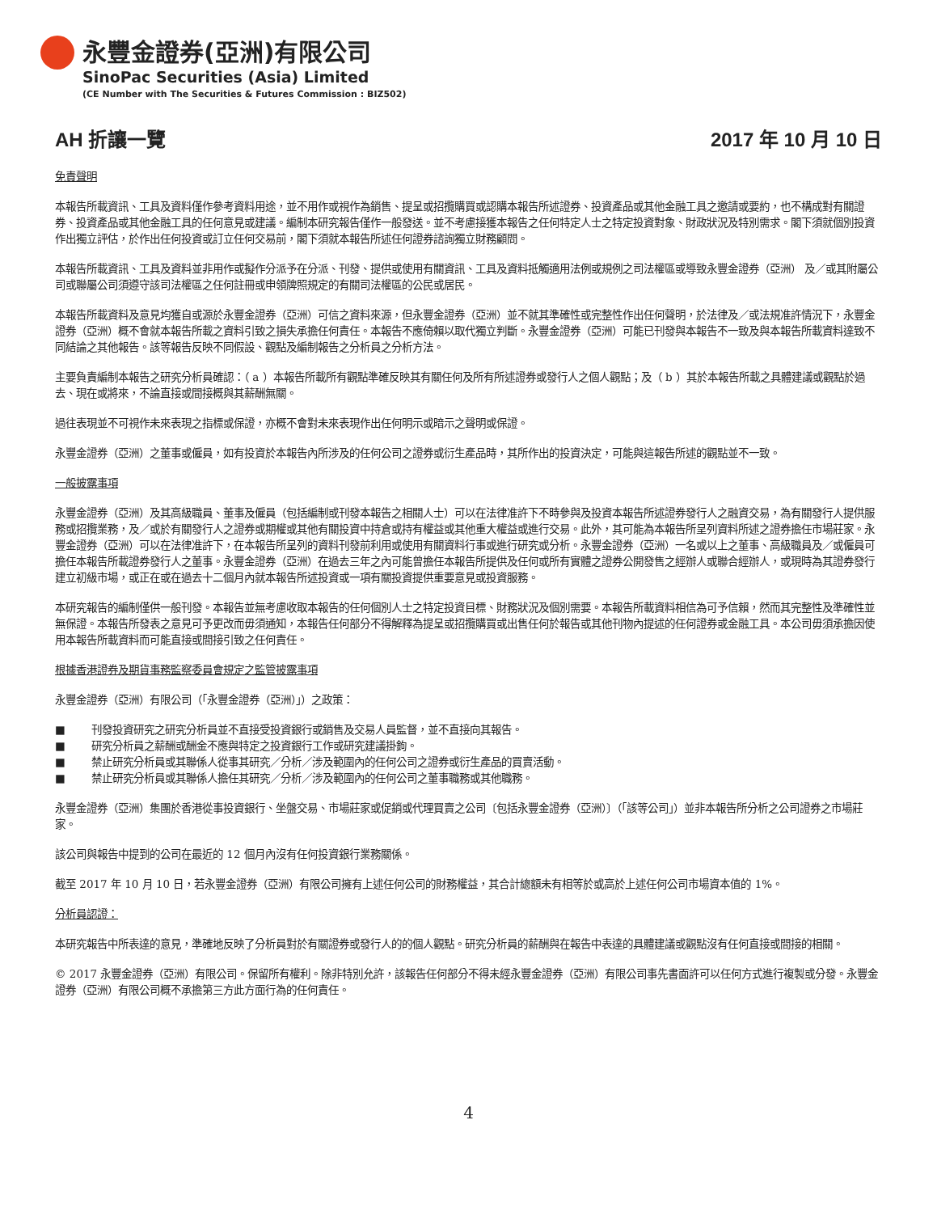永豐金證券(亞洲)有限公司
SinoPac Securities (Asia) Limited
(CE Number with The Securities & Futures Commission : BIZ502)
AH 折讓一覽 2017 年 10 月 10 日
免責聲明
本報告所載資訊、工具及資料僅作參考資料用途，並不用作或視作為銷售、提呈或招攬購買或認購本報告所述證券、投資產品或其他金融工具之邀請或要約，也不構成對有關證券、投資產品或其他金融工具的任何意見或建議。編制本研究報告僅作一般發送。並不考慮接獲本報告之任何特定人士之特定投資對象、財政狀況及特別需求。閣下須就個別投資作出獨立評估，於作出任何投資或訂立任何交易前，閣下須就本報告所述任何證券諮詢獨立財務顧問。
本報告所載資訊、工具及資料並非用作或擬作分派予在分派、刊發、提供或使用有關資訊、工具及資料抵觸適用法例或規例之司法權區或導致永豐金證券（亞洲） 及／或其附屬公司或聯屬公司須遵守該司法權區之任何註冊或申領牌照規定的有關司法權區的公民或居民。
本報告所載資料及意見均獲自或源於永豐金證券（亞洲）可信之資料來源，但永豐金證券（亞洲）並不就其準確性或完整性作出任何聲明，於法律及／或法規准許情況下，永豐金證券（亞洲）概不會就本報告所載之資料引致之損失承擔任何責任。本報告不應倚賴以取代獨立判斷。永豐金證券（亞洲）可能已刊發與本報告不一致及與本報告所載資料達致不同結論之其他報告。該等報告反映不同假設、觀點及編制報告之分析員之分析方法。
主要負責編制本報告之研究分析員確認：（ a ）本報告所載所有觀點準確反映其有關任何及所有所述證券或發行人之個人觀點；及（ b ）其於本報告所載之具體建議或觀點於過去、現在或將來，不論直接或間接概與其薪酬無關。
過往表現並不可視作未來表現之指標或保證，亦概不會對未來表現作出任何明示或暗示之聲明或保證。
永豐金證券（亞洲）之董事或僱員，如有投資於本報告內所涉及的任何公司之證券或衍生產品時，其所作出的投資決定，可能與這報告所述的觀點並不一致。
一般披露事項
永豐金證券（亞洲）及其高級職員、董事及僱員（包括編制或刊發本報告之相關人士）可以在法律准許下不時參與及投資本報告所述證券發行人之融資交易，為有關發行人提供服務或招攬業務，及／或於有關發行人之證券或期權或其他有關投資中持倉或持有權益或其他重大權益或進行交易。此外，其可能為本報告所呈列資料所述之證券擔任市場莊家。永豐金證券（亞洲）可以在法律准許下，在本報告所呈列的資料刊發前利用或使用有關資料行事或進行研究或分析。永豐金證券（亞洲）一名或以上之董事、高級職員及／或僱員可擔任本報告所載證券發行人之董事。永豐金證券（亞洲）在過去三年之內可能曾擔任本報告所提供及任何或所有實體之證券公開發售之經辦人或聯合經辦人，或現時為其證券發行建立初級市場，或正在或在過去十二個月內就本報告所述投資或一項有關投資提供重要意見或投資服務。
本研究報告的編制僅供一般刊發。本報告並無考慮收取本報告的任何個別人士之特定投資目標、財務狀況及個別需要。本報告所載資料相信為可予信賴，然而其完整性及準確性並無保證。本報告所發表之意見可予更改而毋須通知，本報告任何部分不得解釋為提呈或招攬購買或出售任何於報告或其他刊物內提述的任何證券或金融工具。本公司毋須承擔因使用本報告所載資料而可能直接或間接引致之任何責任。
根據香港證券及期貨事務監察委員會規定之監管披露事項
永豐金證券（亞洲）有限公司（「永豐金證券（亞洲）」）之政策：
■ 刊發投資研究之研究分析員並不直接受投資銀行或銷售及交易人員監督，並不直接向其報告。
■ 研究分析員之薪酬或酬金不應與特定之投資銀行工作或研究建議掛鉤。
■ 禁止研究分析員或其聯係人從事其研究／分析／涉及範圍內的任何公司之證券或衍生產品的買賣活動。
■ 禁止研究分析員或其聯係人擔任其研究／分析／涉及範圍內的任何公司之董事職務或其他職務。
永豐金證券（亞洲）集團於香港從事投資銀行、坐盤交易、市場莊家或促銷或代理買賣之公司〔包括永豐金證券（亞洲）〕（「該等公司」）並非本報告所分析之公司證券之市場莊家。
該公司與報告中提到的公司在最近的 12 個月內沒有任何投資銀行業務關係。
截至 2017 年 10 月 10 日，若永豐金證券（亞洲）有限公司擁有上述任何公司的財務權益，其合計總額未有相等於或高於上述任何公司市場資本值的 1%。
分析員認證：
本研究報告中所表達的意見，準確地反映了分析員對於有關證券或發行人的的個人觀點。研究分析員的薪酬與在報告中表達的具體建議或觀點沒有任何直接或間接的相關。
© 2017 永豐金證券（亞洲）有限公司。保留所有權利。除非特別允許，該報告任何部分不得未經永豐金證券（亞洲）有限公司事先書面許可以任何方式進行複製或分發。永豐金證券（亞洲）有限公司概不承擔第三方此方面行為的任何責任。
4